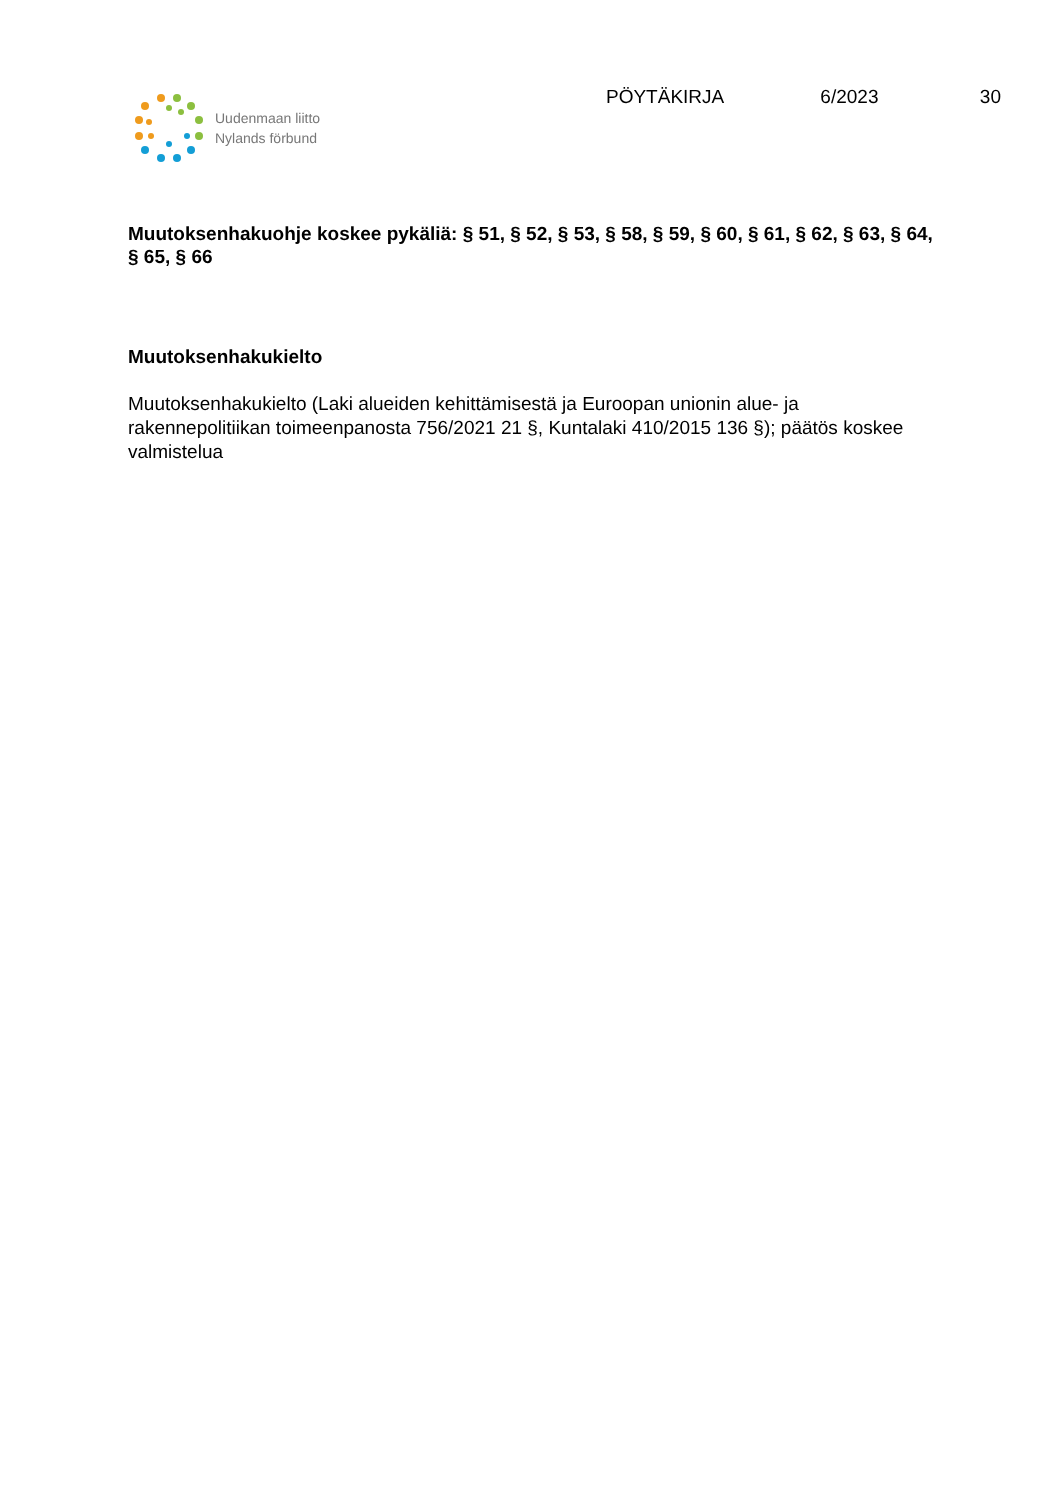Uudenmaan liitto
Nylands förbund
PÖYTÄKIRJA 6/2023 30
Muutoksenhakuohje koskee pykäliä: § 51, § 52, § 53, § 58, § 59, § 60, § 61, § 62, § 63, § 64, § 65, § 66
Muutoksenhakukielto
Muutoksenhakukielto (Laki alueiden kehittämisestä ja Euroopan unionin alue- ja rakennepolitiikan toimeenpanosta 756/2021 21 §, Kuntalaki 410/2015 136 §); päätös koskee valmistelua